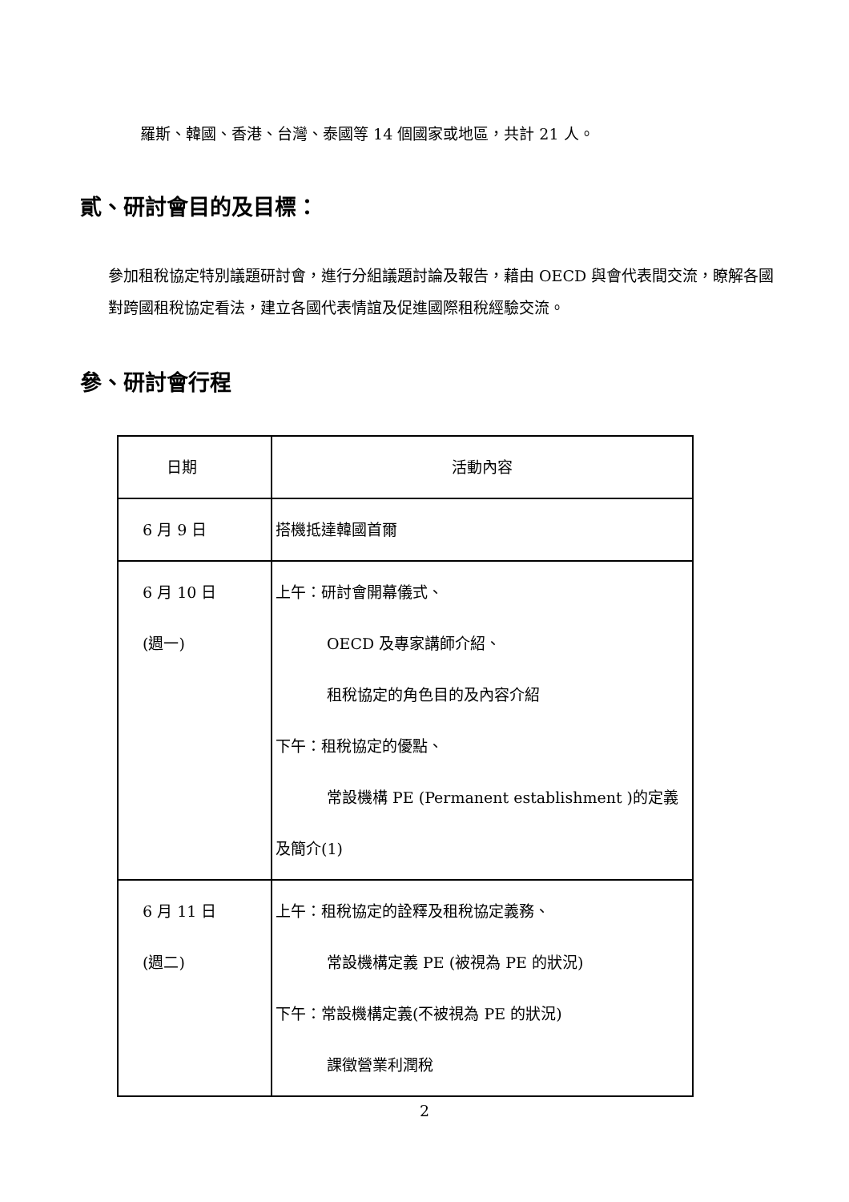羅斯、韓國、香港、台灣、泰國等 14 個國家或地區，共計 21 人。
貳、研討會目的及目標：
參加租稅協定特別議題研討會，進行分組議題討論及報告，藉由 OECD 與會代表間交流，瞭解各國對跨國租稅協定看法，建立各國代表情誼及促進國際租稅經驗交流。
參、研討會行程
| 日期 | 活動內容 |
| 6 月 9 日 | 搭機抵達韓國首爾 |
| 6 月 10 日 (週一) | 上午：研討會開幕儀式、 OECD 及專家講師介紹、 租稅協定的角色目的及內容介紹 下午：租稅協定的優點、 常設機構 PE (Permanent establishment )的定義及簡介(1) |
| 6 月 11 日 (週二) | 上午：租稅協定的詮釋及租稅協定義務、 常設機構定義 PE (被視為 PE 的狀況) 下午：常設機構定義(不被視為 PE 的狀況) 課徵營業利潤稅 |
2